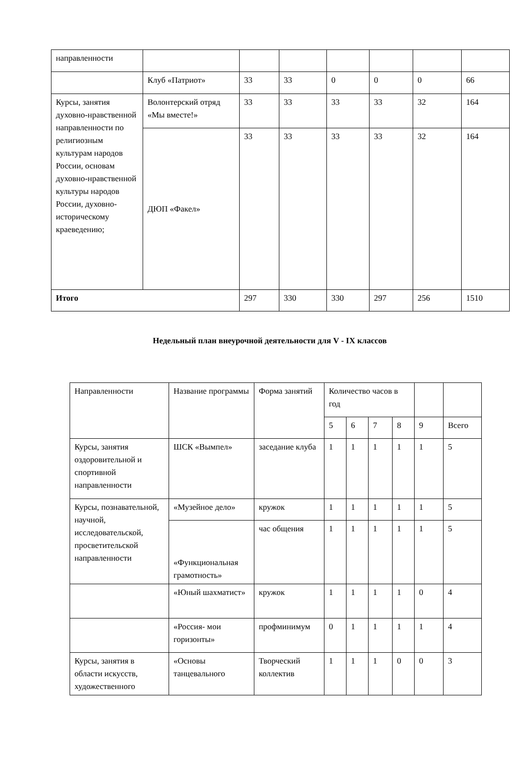| направленности | | | | | | | |
| | Клуб «Патриот» | 33 | 33 | 0 | 0 | 0 | 66 |
| Курсы, занятия духовно-нравственной направленности по религиозным культурам народов России, основам духовно-нравственной культуры народов России, духовно-историческому краеведению; | Волонтерский отряд «Мы вместе!» | 33 | 33 | 33 | 33 | 32 | 164 |
| | ДЮП «Факел» | 33 | 33 | 33 | 33 | 32 | 164 |
| Итого | | 297 | 330 | 330 | 297 | 256 | 1510 |
Недельный план внеурочной деятельности для V - IX классов
| Направленности | Название программы | Форма занятий | Количество часов в год | | | | | |
| --- | --- | --- | --- | --- | --- | --- | --- | --- |
| | | | 5 | 6 | 7 | 8 | 9 | Всего |
| Курсы, занятия оздоровительной и спортивной направленности | ШСК «Вымпел» | заседание клуба | 1 | 1 | 1 | 1 | 1 | 5 |
| Курсы, познавательной, научной, исследовательской, просветительской направленности | «Музейное дело» | кружок | 1 | 1 | 1 | 1 | 1 | 5 |
| | «Функциональная грамотность» | час общения | 1 | 1 | 1 | 1 | 1 | 5 |
| | «Юный шахматист» | кружок | 1 | 1 | 1 | 1 | 0 | 4 |
| | «Россия- мои горизонты» | профминимум | 0 | 1 | 1 | 1 | 1 | 4 |
| Курсы, занятия в области искусств, художественного | «Основы танцевального | Творческий коллектив | 1 | 1 | 1 | 0 | 0 | 3 |